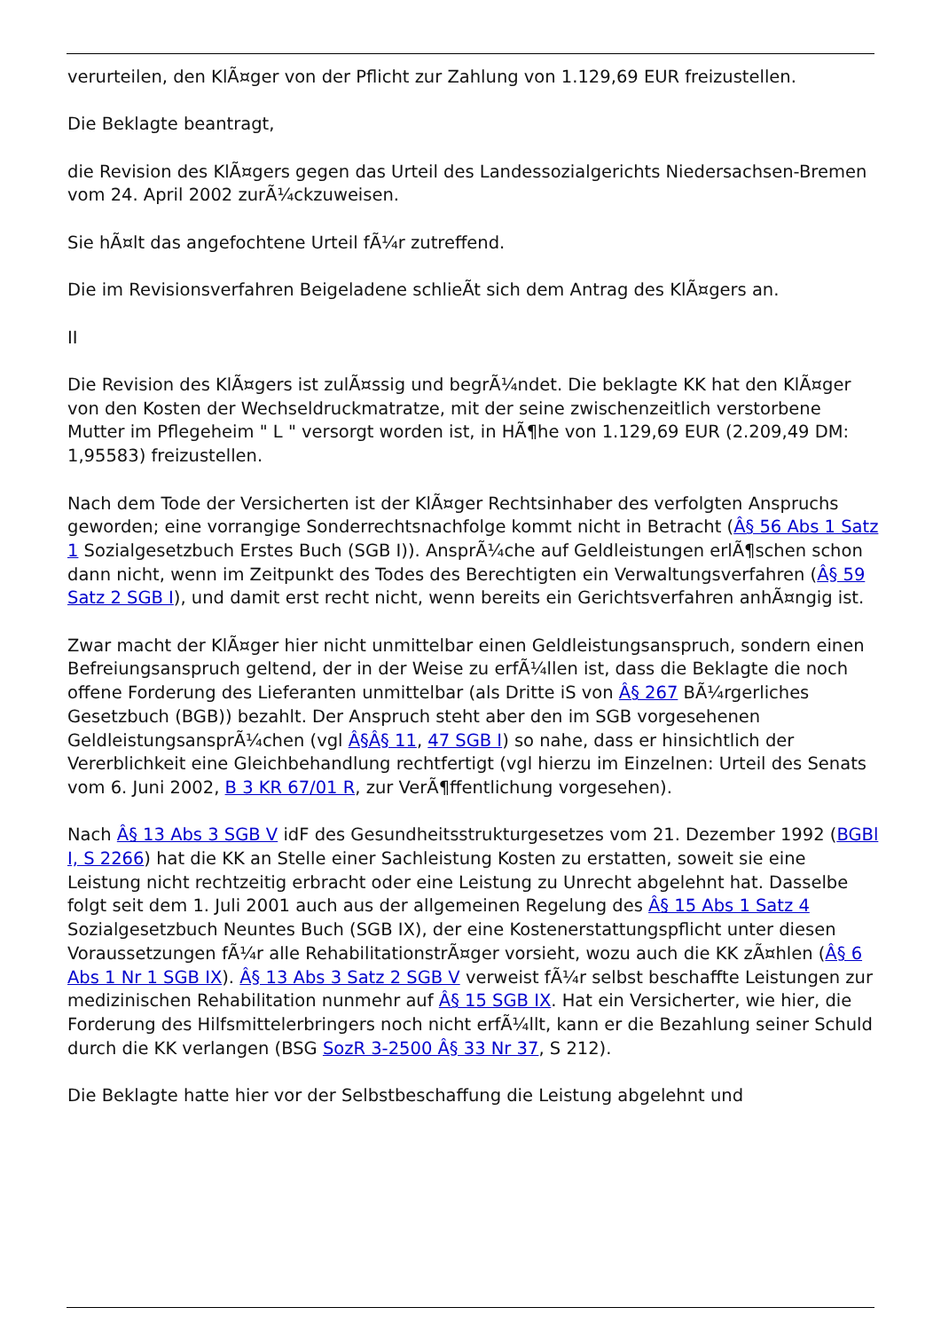verurteilen, den KlÃ¤ger von der Pflicht zur Zahlung von 1.129,69 EUR freizustellen.
Die Beklagte beantragt,
die Revision des KlÃ¤gers gegen das Urteil des Landessozialgerichts Niedersachsen-Bremen vom 24. April 2002 zurÃ¼ckzuweisen.
Sie hÃ¤lt das angefochtene Urteil fÃ¼r zutreffend.
Die im Revisionsverfahren Beigeladene schlieÃt sich dem Antrag des KlÃ¤gers an.
II
Die Revision des KlÃ¤gers ist zulÃ¤ssig und begrÃ¼ndet. Die beklagte KK hat den KlÃ¤ger von den Kosten der Wechseldruckmatratze, mit der seine zwischenzeitlich verstorbene Mutter im Pflegeheim " L " versorgt worden ist, in HÃ¶he von 1.129,69 EUR (2.209,49 DM: 1,95583) freizustellen.
Nach dem Tode der Versicherten ist der KlÃ¤ger Rechtsinhaber des verfolgten Anspruchs geworden; eine vorrangige Sonderrechtsnachfolge kommt nicht in Betracht (Â§ 56 Abs 1 Satz 1 Sozialgesetzbuch Erstes Buch (SGB I)). AnsprÃ¼che auf Geldleistungen erlÃ¶schen schon dann nicht, wenn im Zeitpunkt des Todes des Berechtigten ein Verwaltungsverfahren (Â§ 59 Satz 2 SGB I), und damit erst recht nicht, wenn bereits ein Gerichtsverfahren anhÃ¤ngig ist.
Zwar macht der KlÃ¤ger hier nicht unmittelbar einen Geldleistungsanspruch, sondern einen Befreiungsanspruch geltend, der in der Weise zu erfÃ¼llen ist, dass die Beklagte die noch offene Forderung des Lieferanten unmittelbar (als Dritte iS von Â§ 267 BÃ¼rgerliches Gesetzbuch (BGB)) bezahlt. Der Anspruch steht aber den im SGB vorgesehenen GeldleistungsansprÃ¼chen (vgl Â§Â§ 11, 47 SGB I) so nahe, dass er hinsichtlich der Vererblichkeit eine Gleichbehandlung rechtfertigt (vgl hierzu im Einzelnen: Urteil des Senats vom 6. Juni 2002, B 3 KR 67/01 R, zur VerÃ¶ffentlichung vorgesehen).
Nach Â§ 13 Abs 3 SGB V idF des Gesundheitsstrukturgesetzes vom 21. Dezember 1992 (BGBl I, S 2266) hat die KK an Stelle einer Sachleistung Kosten zu erstatten, soweit sie eine Leistung nicht rechtzeitig erbracht oder eine Leistung zu Unrecht abgelehnt hat. Dasselbe folgt seit dem 1. Juli 2001 auch aus der allgemeinen Regelung des Â§ 15 Abs 1 Satz 4 Sozialgesetzbuch Neuntes Buch (SGB IX), der eine Kostenerstattungspflicht unter diesen Voraussetzungen fÃ¼r alle RehabilitationstrÃ¤ger vorsieht, wozu auch die KK zÃ¤hlen (Â§ 6 Abs 1 Nr 1 SGB IX). Â§ 13 Abs 3 Satz 2 SGB V verweist fÃ¼r selbst beschaffte Leistungen zur medizinischen Rehabilitation nunmehr auf Â§ 15 SGB IX. Hat ein Versicherter, wie hier, die Forderung des Hilfsmittelerbringers noch nicht erfÃ¼llt, kann er die Bezahlung seiner Schuld durch die KK verlangen (BSG SozR 3-2500 Â§ 33 Nr 37, S 212).
Die Beklagte hatte hier vor der Selbstbeschaffung die Leistung abgelehnt und